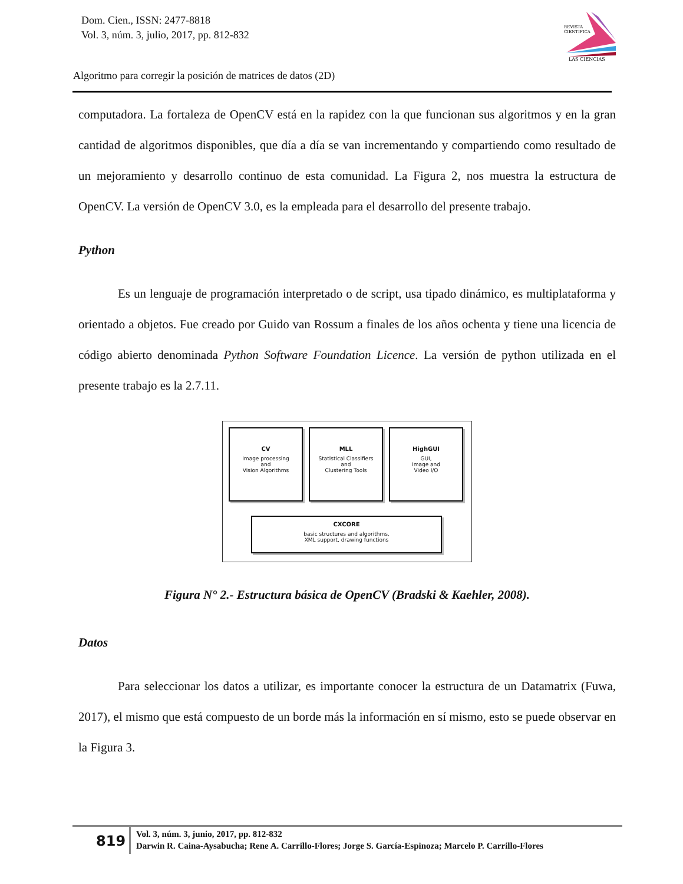Dom. Cien., ISSN: 2477-8818
Vol. 3, núm. 3, julio, 2017, pp. 812-832
REVISTA
CIENTIFICA
LAS CIENCIAS
Algoritmo para corregir la posición de matrices de datos (2D)
computadora. La fortaleza de OpenCV está en la rapidez con la que funcionan sus algoritmos y en la gran cantidad de algoritmos disponibles, que día a día se van incrementando y compartiendo como resultado de un mejoramiento y desarrollo continuo de esta comunidad. La Figura 2, nos muestra la estructura de OpenCV. La versión de OpenCV 3.0, es la empleada para el desarrollo del presente trabajo.
Python
Es un lenguaje de programación interpretado o de script, usa tipado dinámico, es multiplataforma y orientado a objetos. Fue creado por Guido van Rossum a finales de los años ochenta y tiene una licencia de código abierto denominada Python Software Foundation Licence. La versión de python utilizada en el presente trabajo es la 2.7.11.
CV
Image processing
and
Vision Algorithms
MLL
Statistical Classifiers
and
Clustering Tools
HighGUI
GUI,
Image and
Video I/O
CXCORE
basic structures and algorithms,
XML support, drawing functions
Figura N° 2.- Estructura básica de OpenCV (Bradski & Kaehler, 2008).
Datos
Para seleccionar los datos a utilizar, es importante conocer la estructura de un Datamatrix (Fuwa, 2017), el mismo que está compuesto de un borde más la información en sí mismo, esto se puede observar en la Figura 3.
819
Vol. 3, núm. 3, junio, 2017, pp. 812-832
Darwin R. Caina-Aysabucha; Rene A. Carrillo-Flores; Jorge S. García-Espinoza; Marcelo P. Carrillo-Flores